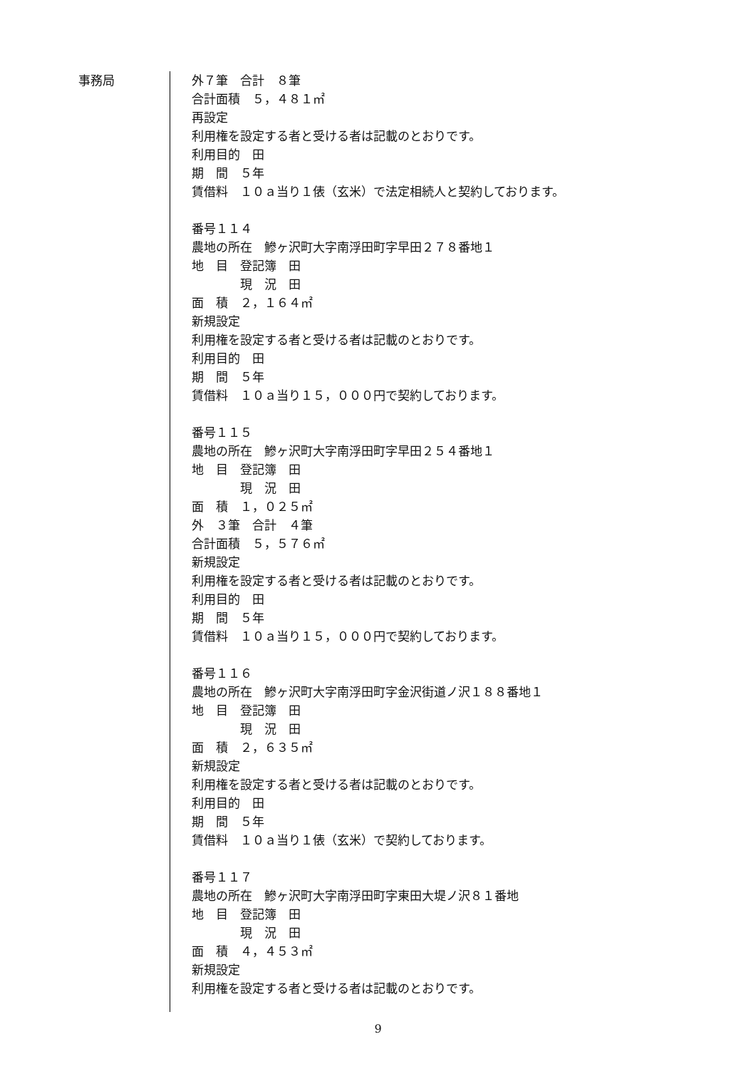事務局
外７筆　合計　８筆
合計面積　５，４８１㎡
再設定
利用権を設定する者と受ける者は記載のとおりです。
利用目的　田
期　間　５年
賃借料　１０ａ当り１俵（玄米）で法定相続人と契約しております。
番号１１４
農地の所在　鰺ヶ沢町大字南浮田町字早田２７８番地１
地　目　登記簿　田
　　　　現　況　田
面　積　２，１６４㎡
新規設定
利用権を設定する者と受ける者は記載のとおりです。
利用目的　田
期　間　５年
賃借料　１０ａ当り１５，０００円で契約しております。
番号１１５
農地の所在　鰺ヶ沢町大字南浮田町字早田２５４番地１
地　目　登記簿　田
　　　　現　況　田
面　積　１，０２５㎡
外　３筆　合計　４筆
合計面積　５，５７６㎡
新規設定
利用権を設定する者と受ける者は記載のとおりです。
利用目的　田
期　間　５年
賃借料　１０ａ当り１５，０００円で契約しております。
番号１１６
農地の所在　鰺ヶ沢町大字南浮田町字金沢街道ノ沢１８８番地１
地　目　登記簿　田
　　　　現　況　田
面　積　２，６３５㎡
新規設定
利用権を設定する者と受ける者は記載のとおりです。
利用目的　田
期　間　５年
賃借料　１０ａ当り１俵（玄米）で契約しております。
番号１１７
農地の所在　鰺ヶ沢町大字南浮田町字東田大堤ノ沢８１番地
地　目　登記簿　田
　　　　現　況　田
面　積　４，４５３㎡
新規設定
利用権を設定する者と受ける者は記載のとおりです。
9